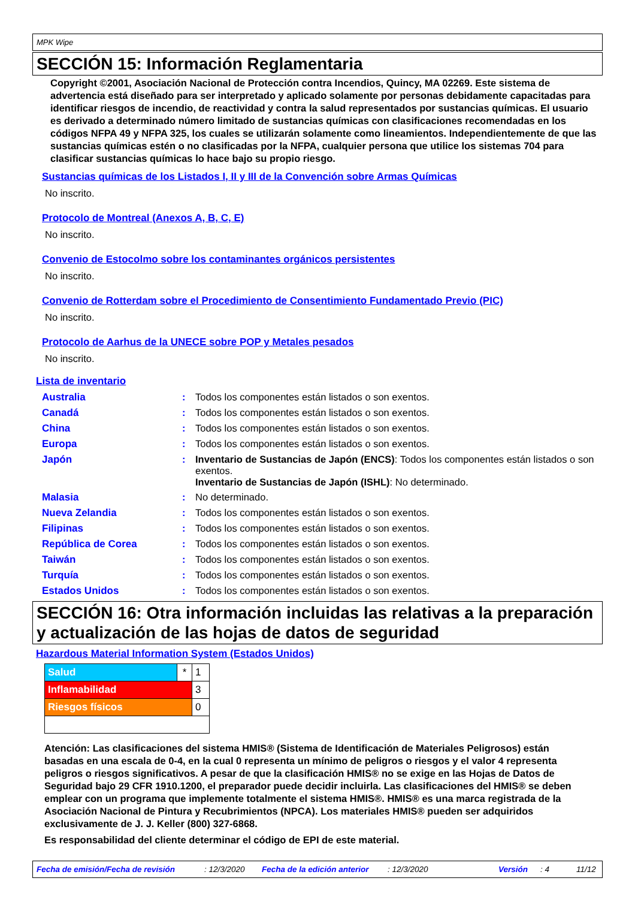MPK Wipe
SECCIÓN 15: Información Reglamentaria
Copyright ©2001, Asociación Nacional de Protección contra Incendios, Quincy, MA 02269. Este sistema de advertencia está diseñado para ser interpretado y aplicado solamente por personas debidamente capacitadas para identificar riesgos de incendio, de reactividad y contra la salud representados por sustancias químicas. El usuario es derivado a determinado número limitado de sustancias químicas con clasificaciones recomendadas en los códigos NFPA 49 y NFPA 325, los cuales se utilizarán solamente como lineamientos. Independientemente de que las sustancias químicas estén o no clasificadas por la NFPA, cualquier persona que utilice los sistemas 704 para clasificar sustancias químicas lo hace bajo su propio riesgo.
Sustancias químicas de los Listados I, II y III de la Convención sobre Armas Químicas
No inscrito.
Protocolo de Montreal (Anexos A, B, C, E)
No inscrito.
Convenio de Estocolmo sobre los contaminantes orgánicos persistentes
No inscrito.
Convenio de Rotterdam sobre el Procedimiento de Consentimiento Fundamentado Previo (PIC)
No inscrito.
Protocolo de Aarhus de la UNECE sobre POP y Metales pesados
No inscrito.
Lista de inventario
| Australia | : | Todos los componentes están listados o son exentos. |
| Canadá | : | Todos los componentes están listados o son exentos. |
| China | : | Todos los componentes están listados o son exentos. |
| Europa | : | Todos los componentes están listados o son exentos. |
| Japón | : | Inventario de Sustancias de Japón (ENCS) : Todos los componentes están listados o son exentos. Inventario de Sustancias de Japón (ISHL) : No determinado. |
| Malasia | : | No determinado. |
| Nueva Zelandia | : | Todos los componentes están listados o son exentos. |
| Filipinas | : | Todos los componentes están listados o son exentos. |
| República de Corea | : | Todos los componentes están listados o son exentos. |
| Taiwán | : | Todos los componentes están listados o son exentos. |
| Turquía | : | Todos los componentes están listados o son exentos. |
| Estados Unidos | : | Todos los componentes están listados o son exentos. |
SECCIÓN 16: Otra información incluidas las relativas a la preparación y actualización de las hojas de datos de seguridad
Hazardous Material Information System (Estados Unidos)
| Salud | * | 1 |
| Inflamabilidad | | 3 |
| Riesgos físicos | | 0 |
Atención: Las clasificaciones del sistema HMIS® (Sistema de Identificación de Materiales Peligrosos) están basadas en una escala de 0-4, en la cual 0 representa un mínimo de peligros o riesgos y el valor 4 representa peligros o riesgos significativos. A pesar de que la clasificación HMIS® no se exige en las Hojas de Datos de Seguridad bajo 29 CFR 1910.1200, el preparador puede decidir incluirla. Las clasificaciones del HMIS® se deben emplear con un programa que implemente totalmente el sistema HMIS®. HMIS® es una marca registrada de la Asociación Nacional de Pintura y Recubrimientos (NPCA). Los materiales HMIS® pueden ser adquiridos exclusivamente de J. J. Keller (800) 327-6868.
Es responsabilidad del cliente determinar el código de EPI de este material.
Fecha de emisión/Fecha de revisión: 12/3/2020 Fecha de la edición anterior: 12/3/2020 Versión: 4 11/12